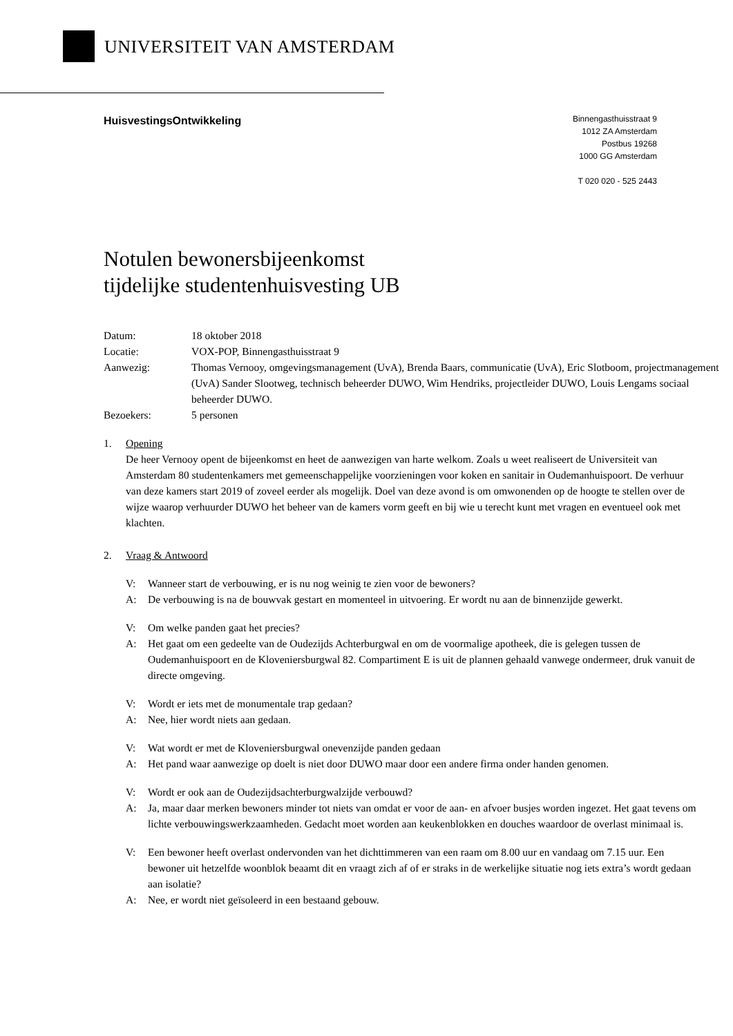UNIVERSITEIT VAN AMSTERDAM
HuisvestingsOntwikkeling
Binnengasthuisstraat 9
1012 ZA Amsterdam
Postbus 19268
1000 GG Amsterdam
T 020 020 - 525 2443
Notulen bewonersbijeenkomst
tijdelijke studentenhuisvesting UB
| Datum: | 18 oktober 2018 |
| Locatie: | VOX-POP, Binnengasthuisstraat 9 |
| Aanwezig: | Thomas Vernooy, omgevingsmanagement (UvA), Brenda Baars, communicatie (UvA), Eric Slotboom, projectmanagement (UvA) Sander Slootweg, technisch beheerder DUWO, Wim Hendriks, projectleider DUWO, Louis Lengams sociaal beheerder DUWO. |
| Bezoekers: | 5 personen |
1. Opening
De heer Vernooy opent de bijeenkomst en heet de aanwezigen van harte welkom. Zoals u weet realiseert de Universiteit van Amsterdam 80 studentenkamers met gemeenschappelijke voorzieningen voor koken en sanitair in Oudemanhuispoort. De verhuur van deze kamers start 2019 of zoveel eerder als mogelijk. Doel van deze avond is om omwonenden op de hoogte te stellen over de wijze waarop verhuurder DUWO het beheer van de kamers vorm geeft en bij wie u terecht kunt met vragen en eventueel ook met klachten.
2. Vraag & Antwoord
V: Wanneer start de verbouwing, er is nu nog weinig te zien voor de bewoners?
A: De verbouwing is na de bouwvak gestart en momenteel in uitvoering. Er wordt nu aan de binnenzijde gewerkt.
V: Om welke panden gaat het precies?
A: Het gaat om een gedeelte van de Oudezijds Achterburgwal en om de voormalige apotheek, die is gelegen tussen de Oudemanhuispoort en de Kloveniersburgwal 82. Compartiment E is uit de plannen gehaald vanwege ondermeer, druk vanuit de directe omgeving.
V: Wordt er iets met de monumentale trap gedaan?
A: Nee, hier wordt niets aan gedaan.
V: Wat wordt er met de Kloveniersburgwal onevenzijde panden gedaan
A: Het pand waar aanwezige op doelt is niet door DUWO maar door een andere firma onder handen genomen.
V: Wordt er ook aan de Oudezijdsachterburgwalzijde verbouwd?
A: Ja, maar daar merken bewoners minder tot niets van omdat er voor de aan- en afvoer busjes worden ingezet. Het gaat tevens om lichte verbouwingswerkzaamheden. Gedacht moet worden aan keukenblokken en douches waardoor de overlast minimaal is.
V: Een bewoner heeft overlast ondervonden van het dichttimmeren van een raam om 8.00 uur en vandaag om 7.15 uur. Een bewoner uit hetzelfde woonblok beaamt dit en vraagt zich af of er straks in de werkelijke situatie nog iets extra’s wordt gedaan aan isolatie?
A: Nee, er wordt niet geïsoleerd in een bestaand gebouw.